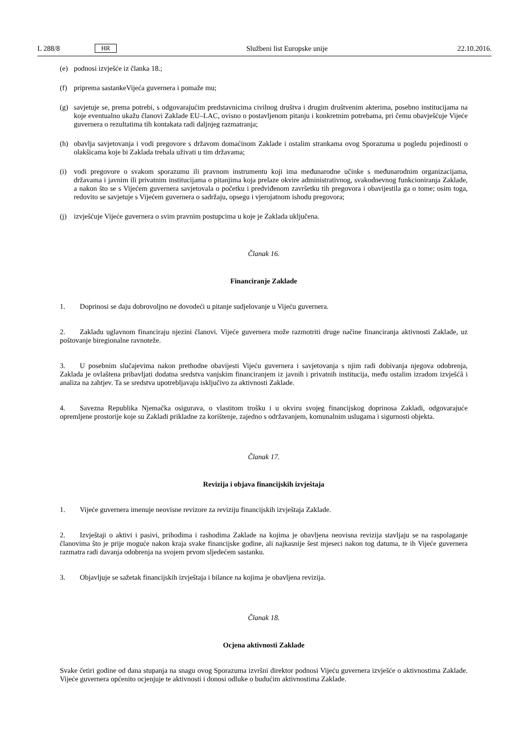L 288/8 HR Službeni list Europske unije 22.10.2016.
(e) podnosi izvješće iz članka 18.;
(f) priprema sastankeVijeća guvernera i pomaže mu;
(g) savjetuje se, prema potrebi, s odgovarajućim predstavnicima civilnog društva i drugim društvenim akterima, posebno institucijama na koje eventualno ukažu članovi Zaklade EU–LAC, ovisno o postavljenom pitanju i konkretnim potrebama, pri čemu obavješćuje Vijeće guvernera o rezultatima tih kontakata radi daljnjeg razmatranja;
(h) obavlja savjetovanja i vodi pregovore s državom domaćinom Zaklade i ostalim strankama ovog Sporazuma u pogledu pojedinosti o olakšicama koje bi Zaklada trebala uživati u tim državama;
(i) vodi pregovore o svakom sporazumu ili pravnom instrumentu koji ima međunarodne učinke s međunarodnim organizacijama, državama i javnim ili privatnim institucijama o pitanjima koja prelaze okvire administrativnog, svakodnevnog funkcioniranja Zaklade, a nakon što se s Vijećem guvernera savjetovala o početku i predviđenom završetku tih pregovora i obavijestila ga o tome; osim toga, redovito se savjetuje s Vijećem guvernera o sadržaju, opsegu i vjerojatnom ishodu pregovora;
(j) izvješćuje Vijeće guvernera o svim pravnim postupcima u koje je Zaklada uključena.
Članak 16.
Financiranje Zaklade
1. Doprinosi se daju dobrovoljno ne dovodeći u pitanje sudjelovanje u Vijeću guvernera.
2. Zakladu uglavnom financiraju njezini članovi. Vijeće guvernera može razmotriti druge načine financiranja aktivnosti Zaklade, uz poštovanje biregionalne ravnoteže.
3. U posebnim slučajevima nakon prethodne obavijesti Vijeću guvernera i savjetovanja s njim radi dobivanja njegova odobrenja, Zaklada je ovlaštena pribavljati dodatna sredstva vanjskim financiranjem iz javnih i privatnih institucija, među ostalim izradom izvješćâ i analiza na zahtjev. Ta se sredstva upotrebljavaju isključivo za aktivnosti Zaklade.
4. Savezna Republika Njemačka osigurava, o vlastitom trošku i u okviru svojeg financijskog doprinosa Zakladi, odgovarajuće opremljene prostorije koje su Zakladi prikladne za korištenje, zajedno s održavanjem, komunalnim uslugama i sigurnosti objekta.
Članak 17.
Revizija i objava financijskih izvještaja
1. Vijeće guvernera imenuje neovisne revizore za reviziju financijskih izvještaja Zaklade.
2. Izvještaji o aktivi i pasivi, prihodima i rashodima Zaklade na kojima je obavljena neovisna revizija stavljaju se na raspolaganje članovima što je prije moguće nakon kraja svake financijske godine, ali najkasnije šest mjeseci nakon tog datuma, te ih Vijeće guvernera razmatra radi davanja odobrenja na svojem prvom sljedećem sastanku.
3. Objavljuje se sažetak financijskih izvještaja i bilance na kojima je obavljena revizija.
Članak 18.
Ocjena aktivnosti Zaklade
Svake četiri godine od dana stupanja na snagu ovog Sporazuma izvršni direktor podnosi Vijeću guvernera izvješće o aktivnostima Zaklade. Vijeće guvernera općenito ocjenjuje te aktivnosti i donosi odluke o budućim aktivnostima Zaklade.